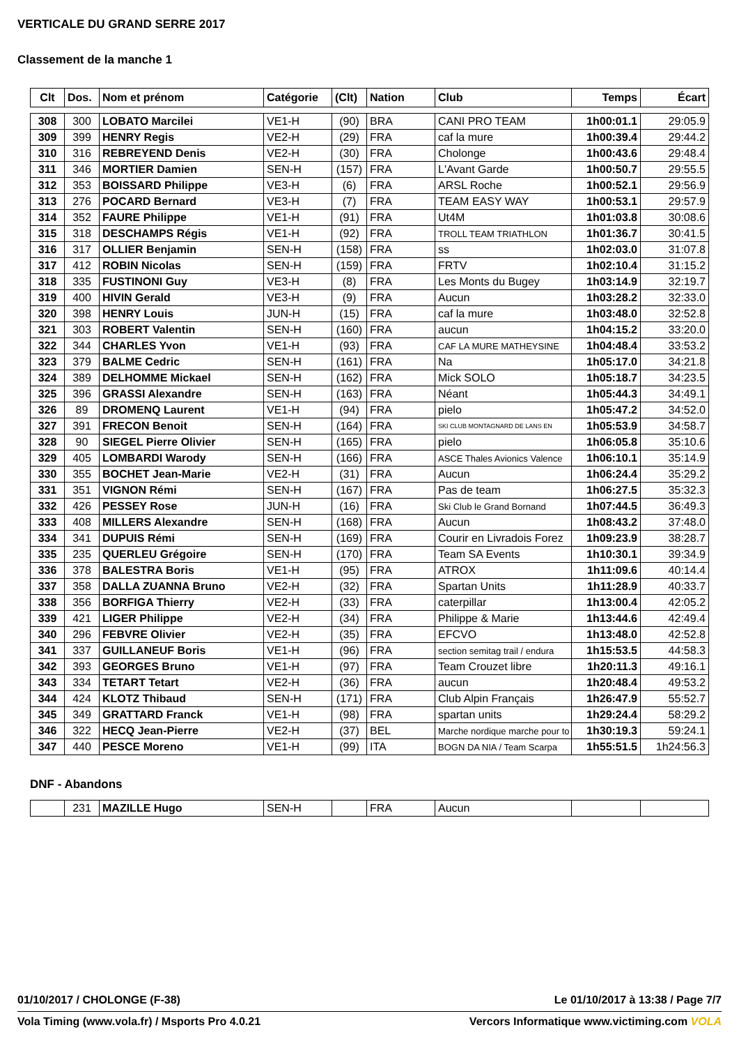VERTICALE DU GRAND SERRE 2017
Classement de la manche 1
| Clt | Dos. | Nom et prénom | Catégorie | (Clt) | Nation | Club | Temps | Écart |
| --- | --- | --- | --- | --- | --- | --- | --- | --- |
| 308 | 300 | LOBATO Marcilei | VE1-H | (90) | BRA | CANI PRO TEAM | 1h00:01.1 | 29:05.9 |
| 309 | 399 | HENRY Regis | VE2-H | (29) | FRA | caf la mure | 1h00:39.4 | 29:44.2 |
| 310 | 316 | REBREYEND Denis | VE2-H | (30) | FRA | Cholonge | 1h00:43.6 | 29:48.4 |
| 311 | 346 | MORTIER Damien | SEN-H | (157) | FRA | L'Avant Garde | 1h00:50.7 | 29:55.5 |
| 312 | 353 | BOISSARD Philippe | VE3-H | (6) | FRA | ARSL Roche | 1h00:52.1 | 29:56.9 |
| 313 | 276 | POCARD Bernard | VE3-H | (7) | FRA | TEAM EASY WAY | 1h00:53.1 | 29:57.9 |
| 314 | 352 | FAURE Philippe | VE1-H | (91) | FRA | Ut4M | 1h01:03.8 | 30:08.6 |
| 315 | 318 | DESCHAMPS Régis | VE1-H | (92) | FRA | TROLL TEAM TRIATHLON | 1h01:36.7 | 30:41.5 |
| 316 | 317 | OLLIER Benjamin | SEN-H | (158) | FRA | ss | 1h02:03.0 | 31:07.8 |
| 317 | 412 | ROBIN Nicolas | SEN-H | (159) | FRA | FRTV | 1h02:10.4 | 31:15.2 |
| 318 | 335 | FUSTINONI Guy | VE3-H | (8) | FRA | Les Monts du Bugey | 1h03:14.9 | 32:19.7 |
| 319 | 400 | HIVIN Gerald | VE3-H | (9) | FRA | Aucun | 1h03:28.2 | 32:33.0 |
| 320 | 398 | HENRY Louis | JUN-H | (15) | FRA | caf la mure | 1h03:48.0 | 32:52.8 |
| 321 | 303 | ROBERT Valentin | SEN-H | (160) | FRA | aucun | 1h04:15.2 | 33:20.0 |
| 322 | 344 | CHARLES Yvon | VE1-H | (93) | FRA | CAF LA MURE MATHEYSINE | 1h04:48.4 | 33:53.2 |
| 323 | 379 | BALME Cedric | SEN-H | (161) | FRA | Na | 1h05:17.0 | 34:21.8 |
| 324 | 389 | DELHOMME Mickael | SEN-H | (162) | FRA | Mick SOLO | 1h05:18.7 | 34:23.5 |
| 325 | 396 | GRASSI Alexandre | SEN-H | (163) | FRA | Néant | 1h05:44.3 | 34:49.1 |
| 326 | 89 | DROMENQ Laurent | VE1-H | (94) | FRA | pielo | 1h05:47.2 | 34:52.0 |
| 327 | 391 | FRECON Benoit | SEN-H | (164) | FRA | SKI CLUB MONTAGNARD DE LANS EN | 1h05:53.9 | 34:58.7 |
| 328 | 90 | SIEGEL Pierre Olivier | SEN-H | (165) | FRA | pielo | 1h06:05.8 | 35:10.6 |
| 329 | 405 | LOMBARDI Warody | SEN-H | (166) | FRA | ASCE Thales Avionics Valence | 1h06:10.1 | 35:14.9 |
| 330 | 355 | BOCHET Jean-Marie | VE2-H | (31) | FRA | Aucun | 1h06:24.4 | 35:29.2 |
| 331 | 351 | VIGNON Rémi | SEN-H | (167) | FRA | Pas de team | 1h06:27.5 | 35:32.3 |
| 332 | 426 | PESSEY Rose | JUN-H | (16) | FRA | Ski Club le Grand Bornand | 1h07:44.5 | 36:49.3 |
| 333 | 408 | MILLERS Alexandre | SEN-H | (168) | FRA | Aucun | 1h08:43.2 | 37:48.0 |
| 334 | 341 | DUPUIS Rémi | SEN-H | (169) | FRA | Courir en Livradois Forez | 1h09:23.9 | 38:28.7 |
| 335 | 235 | QUERLEU Grégoire | SEN-H | (170) | FRA | Team SA Events | 1h10:30.1 | 39:34.9 |
| 336 | 378 | BALESTRA Boris | VE1-H | (95) | FRA | ATROX | 1h11:09.6 | 40:14.4 |
| 337 | 358 | DALLA ZUANNA Bruno | VE2-H | (32) | FRA | Spartan Units | 1h11:28.9 | 40:33.7 |
| 338 | 356 | BORFIGA Thierry | VE2-H | (33) | FRA | caterpillar | 1h13:00.4 | 42:05.2 |
| 339 | 421 | LIGER Philippe | VE2-H | (34) | FRA | Philippe & Marie | 1h13:44.6 | 42:49.4 |
| 340 | 296 | FEBVRE Olivier | VE2-H | (35) | FRA | EFCVO | 1h13:48.0 | 42:52.8 |
| 341 | 337 | GUILLANEUF Boris | VE1-H | (96) | FRA | section semitag trail / endura | 1h15:53.5 | 44:58.3 |
| 342 | 393 | GEORGES Bruno | VE1-H | (97) | FRA | Team Crouzet libre | 1h20:11.3 | 49:16.1 |
| 343 | 334 | TETART Tetart | VE2-H | (36) | FRA | aucun | 1h20:48.4 | 49:53.2 |
| 344 | 424 | KLOTZ Thibaud | SEN-H | (171) | FRA | Club Alpin Français | 1h26:47.9 | 55:52.7 |
| 345 | 349 | GRATTARD Franck | VE1-H | (98) | FRA | spartan units | 1h29:24.4 | 58:29.2 |
| 346 | 322 | HECQ Jean-Pierre | VE2-H | (37) | BEL | Marche nordique marche pour to | 1h30:19.3 | 59:24.1 |
| 347 | 440 | PESCE Moreno | VE1-H | (99) | ITA | BOGN DA NIA / Team Scarpa | 1h55:51.5 | 1h24:56.3 |
DNF - Abandons
| | 231 | MAZILLE Hugo | SEN-H | | FRA | Aucun | | |
01/10/2017 / CHOLONGE (F-38)
Le 01/10/2017 à 13:38 / Page 7/7
Vola Timing (www.vola.fr) / Msports Pro 4.0.21
Vercors Informatique www.victiming.com VOLA